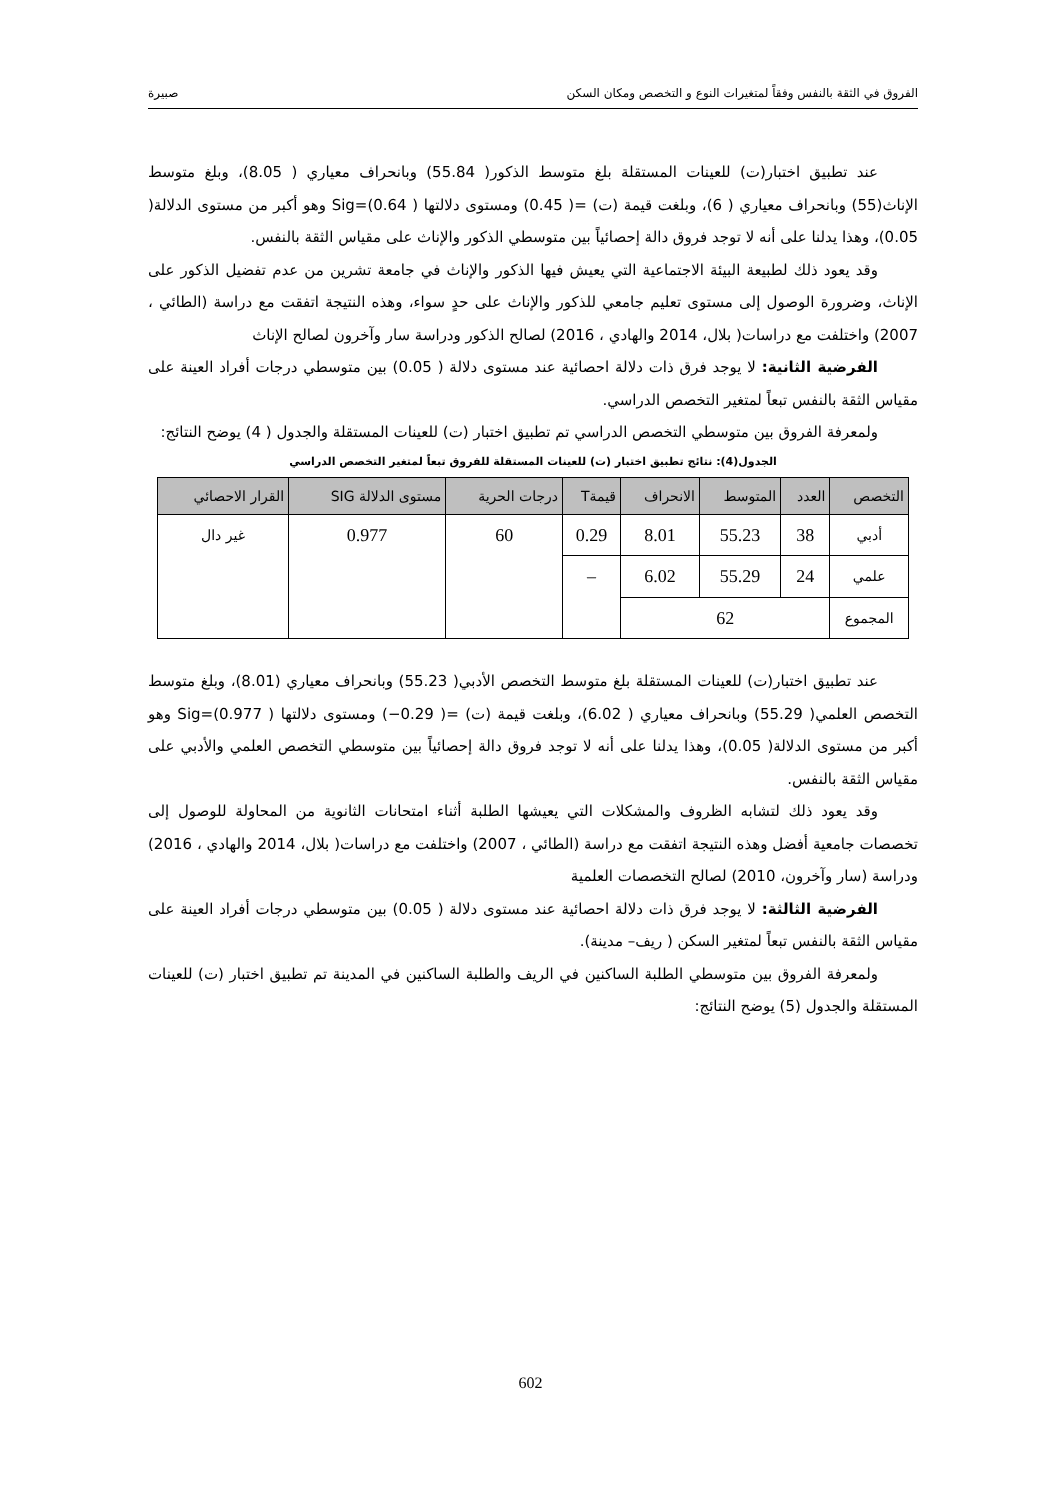الفروق في الثقة بالنفس وفقاً لمتغيرات النوع و التخصص ومكان السكن صبيرة
عند تطبيق اختبار(ت) للعينات المستقلة بلغ متوسط الذكور( 55.84) وبانحراف معياري ( 8.05)، وبلغ متوسط الإناث(55) وبانحراف معياري ( 6)، وبلغت قيمة (ت) =( 0.45) ومستوى دلالتها Sig=(0.64 ) وهو أكبر من مستوى الدلالة( 0.05)، وهذا يدلنا على أنه لا توجد فروق دالة إحصائياً بين متوسطي الذكور والإناث على مقياس الثقة بالنفس.
وقد يعود ذلك لطبيعة البيئة الاجتماعية التي يعيش فيها الذكور والإناث في جامعة تشرين من عدم تفضيل الذكور على الإناث، وضرورة الوصول إلى مستوى تعليم جامعي للذكور والإناث على حدٍ سواء، وهذه النتيجة اتفقت مع دراسة (الطائي ، 2007) واختلفت مع دراسات( بلال، 2014 والهادي ، 2016) لصالح الذكور ودراسة سار وآخرون لصالح الإناث
الفرضية الثانية: لا يوجد فرق ذات دلالة احصائية عند مستوى دلالة ( 0.05) بين متوسطي درجات أفراد العينة على مقياس الثقة بالنفس تبعاً لمتغير التخصص الدراسي.
ولمعرفة الفروق بين متوسطي التخصص الدراسي تم تطبيق اختبار (ت) للعينات المستقلة والجدول ( 4) يوضح النتائج:
الجدول(4): نتائج تطبيق اختبار (ت) للعينات المستقلة للفروق تبعاً لمتغير التخصص الدراسي
| التخصص | العدد | المتوسط | الانحراف | قيمةT | درجات الحرية | مستوى الدلالة SIG | القرار الاحصائي |
| --- | --- | --- | --- | --- | --- | --- | --- |
| أدبي | 38 | 55.23 | 8.01 | 0.29 | 60 | 0.977 | غير دال |
| علمي | 24 | 55.29 | 6.02 | – | | | |
| المجموع | 62 | | | | | | |
عند تطبيق اختبار(ت) للعينات المستقلة بلغ متوسط التخصص الأدبي( 55.23) وبانحراف معياري (8.01)، وبلغ متوسط التخصص العلمي( 55.29) وبانحراف معياري ( 6.02)، وبلغت قيمة (ت) =( 0.29−) ومستوى دلالتها Sig=(0.977 ) وهو أكبر من مستوى الدلالة( 0.05)، وهذا يدلنا على أنه لا توجد فروق دالة إحصائياً بين متوسطي التخصص العلمي والأدبي على مقياس الثقة بالنفس.
وقد يعود ذلك لتشابه الظروف والمشكلات التي يعيشها الطلبة أثناء امتحانات الثانوية من المحاولة للوصول إلى تخصصات جامعية أفضل وهذه النتيجة اتفقت مع دراسة (الطائي ، 2007) واختلفت مع دراسات( بلال، 2014 والهادي ، 2016) ودراسة (سار وآخرون، 2010) لصالح التخصصات العلمية
الفرضية الثالثة: لا يوجد فرق ذات دلالة احصائية عند مستوى دلالة ( 0.05) بين متوسطي درجات أفراد العينة على مقياس الثقة بالنفس تبعاً لمتغير السكن ( ريف– مدينة).
ولمعرفة الفروق بين متوسطي الطلبة الساكنين في الريف والطلبة الساكنين في المدينة تم تطبيق اختبار (ت) للعينات المستقلة والجدول (5) يوضح النتائج:
602